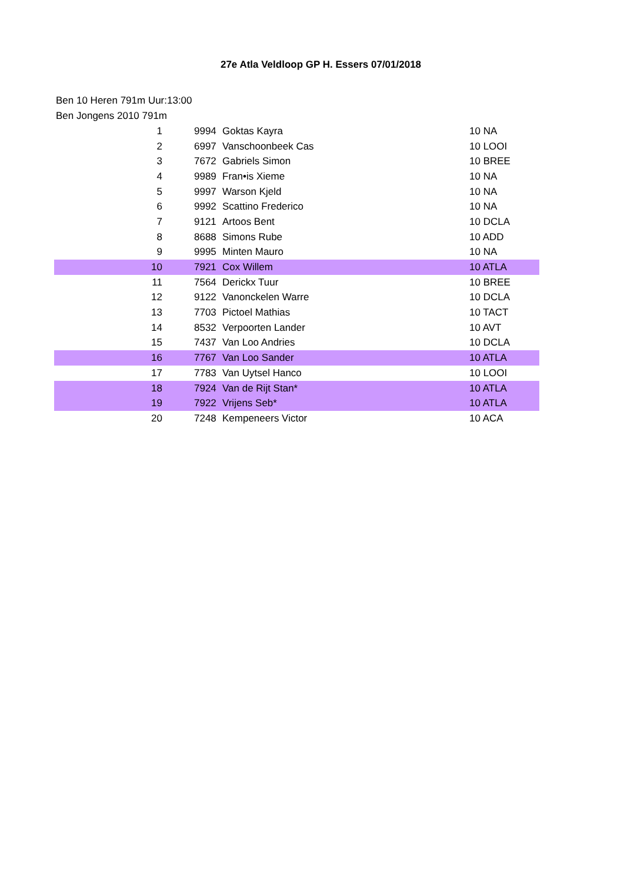27e Atla Veldloop GP H. Essers 07/01/2018
Ben 10 Heren 791m Uur:13:00
Ben Jongens 2010 791m
| 1 | | 9994 | Goktas Kayra | 10 NA |
| 2 | | 6997 | Vanschoonbeek Cas | 10 LOOI |
| 3 | | 7672 | Gabriels Simon | 10 BREE |
| 4 | | 9989 | Fran•is Xieme | 10 NA |
| 5 | | 9997 | Warson Kjeld | 10 NA |
| 6 | | 9992 | Scattino Frederico | 10 NA |
| 7 | | 9121 | Artoos Bent | 10 DCLA |
| 8 | | 8688 | Simons Rube | 10 ADD |
| 9 | | 9995 | Minten Mauro | 10 NA |
| 10 | | 7921 | Cox Willem | 10 ATLA |
| 11 | | 7564 | Derickx Tuur | 10 BREE |
| 12 | | 9122 | Vanonckelen Warre | 10 DCLA |
| 13 | | 7703 | Pictoel Mathias | 10 TACT |
| 14 | | 8532 | Verpoorten Lander | 10 AVT |
| 15 | | 7437 | Van Loo Andries | 10 DCLA |
| 16 | | 7767 | Van Loo Sander | 10 ATLA |
| 17 | | 7783 | Van Uytsel Hanco | 10 LOOI |
| 18 | | 7924 | Van de Rijt Stan* | 10 ATLA |
| 19 | | 7922 | Vrijens Seb* | 10 ATLA |
| 20 | | 7248 | Kempeneers Victor | 10 ACA |